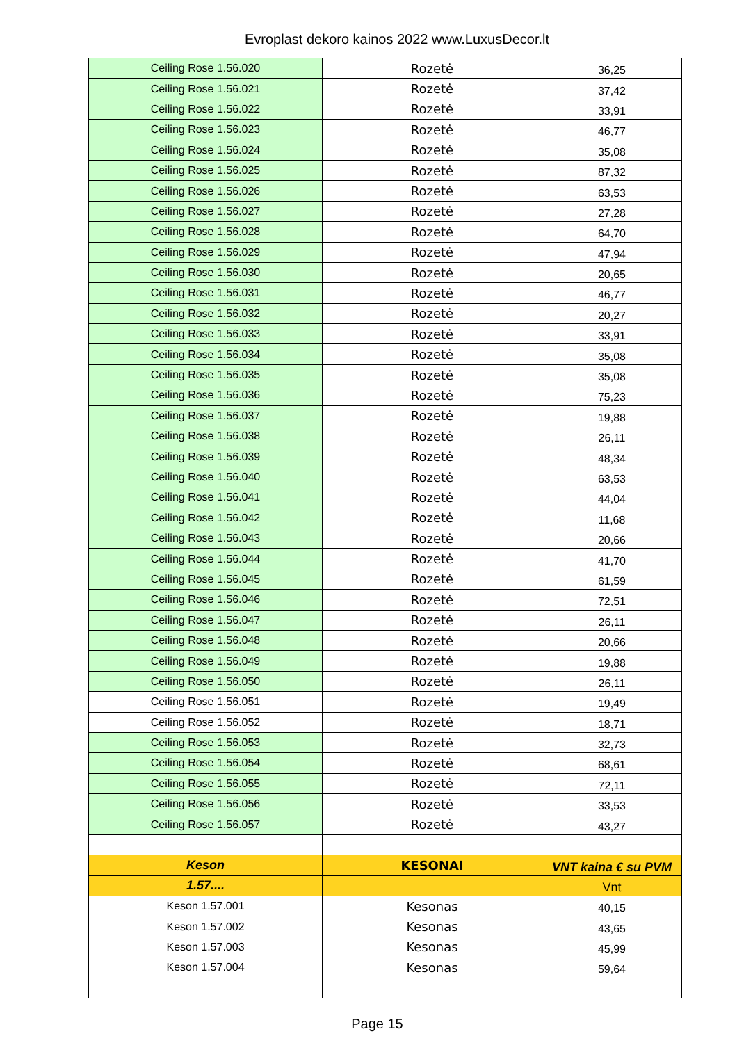Evroplast dekoro kainos 2022 www.LuxusDecor.lt
| Ceiling Rose 1.56.020 | Rozetė | 36,25 |
| Ceiling Rose 1.56.021 | Rozetė | 37,42 |
| Ceiling Rose 1.56.022 | Rozetė | 33,91 |
| Ceiling Rose 1.56.023 | Rozetė | 46,77 |
| Ceiling Rose 1.56.024 | Rozetė | 35,08 |
| Ceiling Rose 1.56.025 | Rozetė | 87,32 |
| Ceiling Rose 1.56.026 | Rozetė | 63,53 |
| Ceiling Rose 1.56.027 | Rozetė | 27,28 |
| Ceiling Rose 1.56.028 | Rozetė | 64,70 |
| Ceiling Rose 1.56.029 | Rozetė | 47,94 |
| Ceiling Rose 1.56.030 | Rozetė | 20,65 |
| Ceiling Rose 1.56.031 | Rozetė | 46,77 |
| Ceiling Rose 1.56.032 | Rozetė | 20,27 |
| Ceiling Rose 1.56.033 | Rozetė | 33,91 |
| Ceiling Rose 1.56.034 | Rozetė | 35,08 |
| Ceiling Rose 1.56.035 | Rozetė | 35,08 |
| Ceiling Rose 1.56.036 | Rozetė | 75,23 |
| Ceiling Rose 1.56.037 | Rozetė | 19,88 |
| Ceiling Rose 1.56.038 | Rozetė | 26,11 |
| Ceiling Rose 1.56.039 | Rozetė | 48,34 |
| Ceiling Rose 1.56.040 | Rozetė | 63,53 |
| Ceiling Rose 1.56.041 | Rozetė | 44,04 |
| Ceiling Rose 1.56.042 | Rozetė | 11,68 |
| Ceiling Rose 1.56.043 | Rozetė | 20,66 |
| Ceiling Rose 1.56.044 | Rozetė | 41,70 |
| Ceiling Rose 1.56.045 | Rozetė | 61,59 |
| Ceiling Rose 1.56.046 | Rozetė | 72,51 |
| Ceiling Rose 1.56.047 | Rozetė | 26,11 |
| Ceiling Rose 1.56.048 | Rozetė | 20,66 |
| Ceiling Rose 1.56.049 | Rozetė | 19,88 |
| Ceiling Rose 1.56.050 | Rozetė | 26,11 |
| Ceiling Rose 1.56.051 | Rozetė | 19,49 |
| Ceiling Rose 1.56.052 | Rozetė | 18,71 |
| Ceiling Rose 1.56.053 | Rozetė | 32,73 |
| Ceiling Rose 1.56.054 | Rozetė | 68,61 |
| Ceiling Rose 1.56.055 | Rozetė | 72,11 |
| Ceiling Rose 1.56.056 | Rozetė | 33,53 |
| Ceiling Rose 1.56.057 | Rozetė | 43,27 |
| Keson | KESONAI | VNT kaina € su PVM |
| 1.57.... | | Vnt |
| Keson 1.57.001 | Kesonas | 40,15 |
| Keson 1.57.002 | Kesonas | 43,65 |
| Keson 1.57.003 | Kesonas | 45,99 |
| Keson 1.57.004 | Kesonas | 59,64 |
Page 15